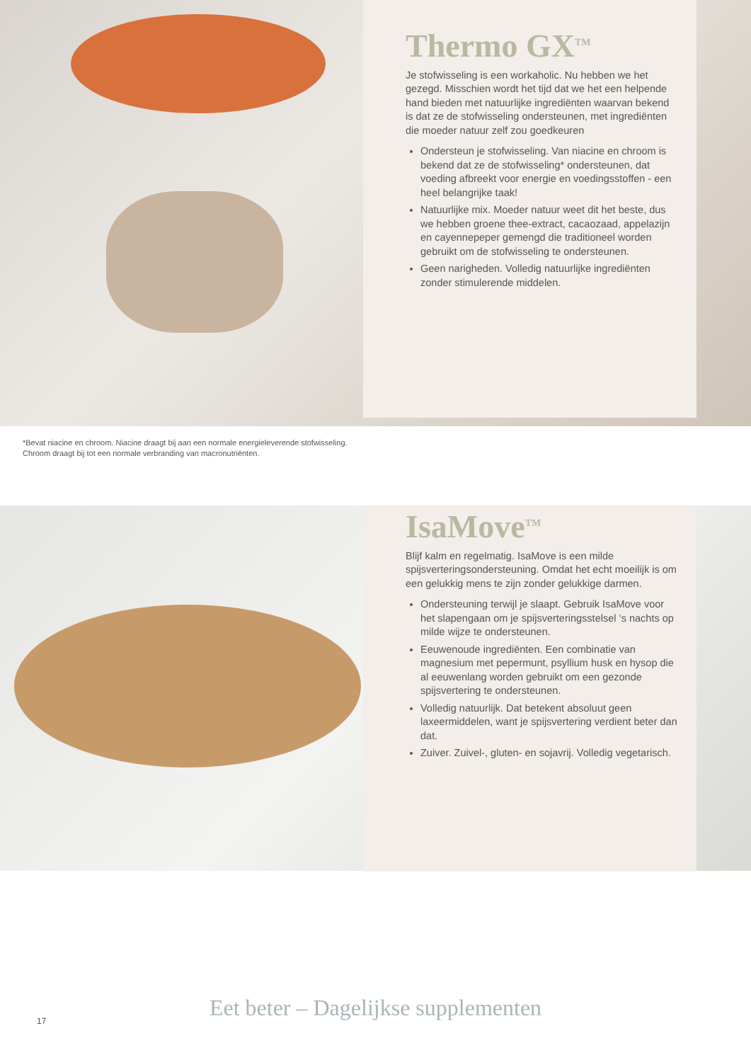Thermo GX<sup>TM</sup>
Je stofwisseling is een workaholic. Nu hebben we het gezegd. Misschien wordt het tijd dat we het een helpende hand bieden met natuurlijke ingrediënten waarvan bekend is dat ze de stofwisseling ondersteunen, met ingrediënten die moeder natuur zelf zou goedkeuren
Ondersteun je stofwisseling. Van niacine en chroom is bekend dat ze de stofwisseling* ondersteunen, dat voeding afbreekt voor energie en voedingsstoffen - een heel belangrijke taak!
Natuurlijke mix. Moeder natuur weet dit het beste, dus we hebben groene thee-extract, cacaozaad, appelazijn en cayennepeper gemengd die traditioneel worden gebruikt om de stofwisseling te ondersteunen.
Geen narigheden. Volledig natuurlijke ingrediënten zonder stimulerende middelen.
*Bevat niacine en chroom. Niacine draagt bij aan een normale energieleverende stofwisseling. Chroom draagt bij tot een normale verbranding van macronutriënten.
IsaMove<sup>TM</sup>
Blijf kalm en regelmatig. IsaMove is een milde spijsverteringsondersteuning. Omdat het echt moeilijk is om een gelukkig mens te zijn zonder gelukkige darmen.
Ondersteuning terwijl je slaapt. Gebruik IsaMove voor het slapengaan om je spijsverteringsstelsel ‘s nachts op milde wijze te ondersteunen.
Eeuwenoude ingrediënten. Een combinatie van magnesium met pepermunt, psyllium husk en hysop die al eeuwenlang worden gebruikt om een gezonde spijsvertering te ondersteunen.
Volledig natuurlijk. Dat betekent absoluut geen laxeermiddelen, want je spijsvertering verdient beter dan dat.
Zuiver. Zuivel-, gluten- en sojavrij. Volledig vegetarisch.
17
Eet beter – Dagelijkse supplementen